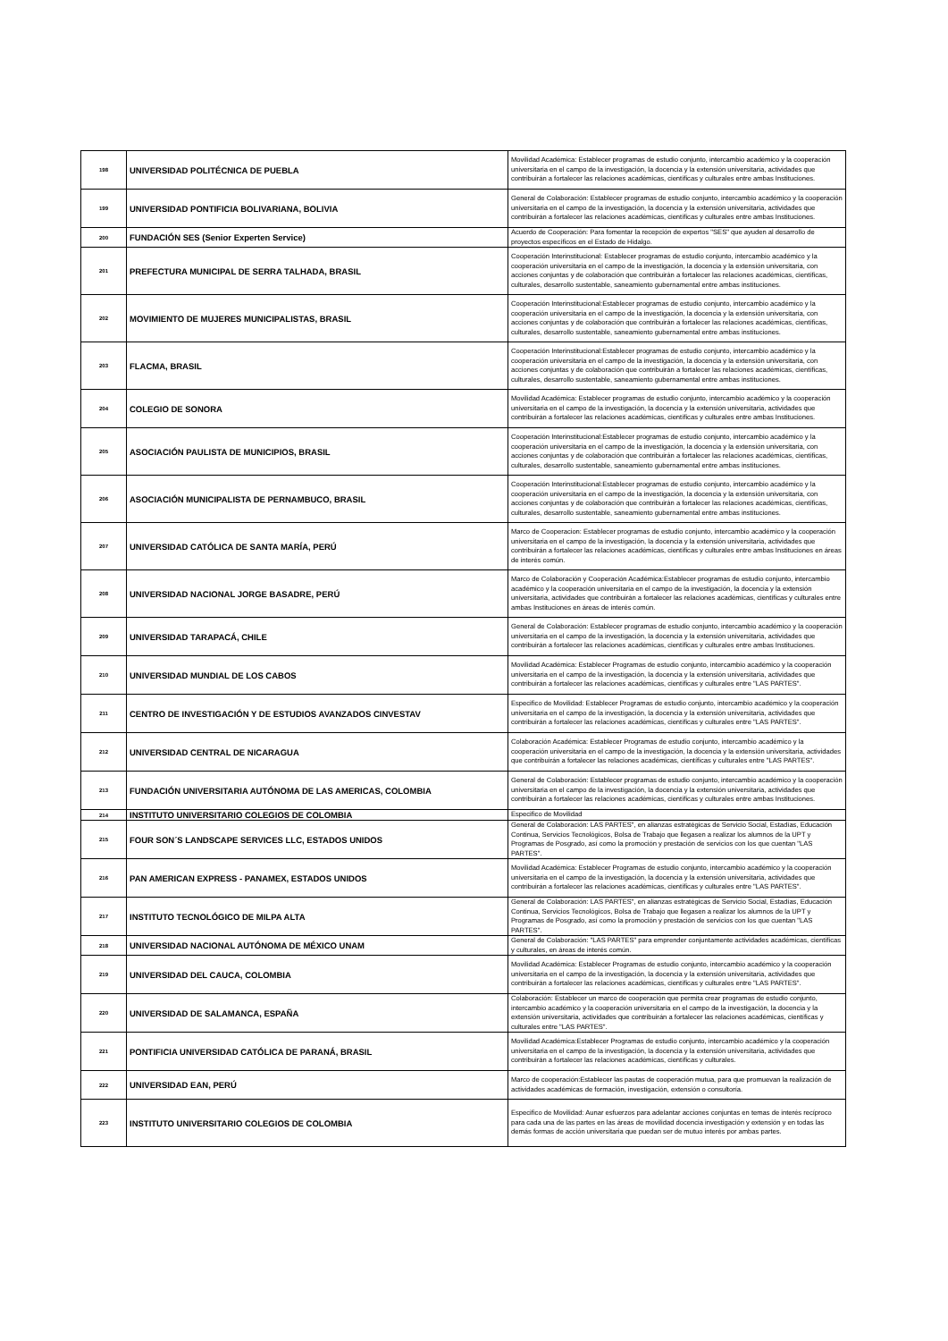| 198 | UNIVERSIDAD POLITÉCNICA DE PUEBLA | Movilidad Académica: Establecer programas de estudio conjunto, intercambio académico y la cooperación universitaria en el campo de la investigación, la docencia y la extensión universitaria, actividades que contribuirán a fortalecer las relaciones académicas, científicas y culturales entre ambas Instituciones. |
| 199 | UNIVERSIDAD PONTIFICIA BOLIVARIANA, BOLIVIA | General de Colaboración: Establecer programas de estudio conjunto, intercambio académico y la cooperación universitaria en el campo de la investigación, la docencia y la extensión universitaria, actividades que contribuirán a fortalecer las relaciones académicas, científicas y culturales entre ambas Instituciones. |
| 200 | FUNDACIÓN SES (Senior Experten Service) | Acuerdo de Cooperación: Para fomentar la recepción de expertos "SES" que ayuden al desarrollo de proyectos específicos en el Estado de Hidalgo. |
| 201 | PREFECTURA MUNICIPAL DE SERRA TALHADA, BRASIL | Cooperación Interinstitucional: Establecer programas de estudio conjunto, intercambio académico y la cooperación universitaria en el campo de la investigación, la docencia y la extensión universitaria, con acciones conjuntas y de colaboración que contribuirán a fortalecer las relaciones académicas, científicas, culturales, desarrollo sustentable, saneamiento gubernamental entre ambas instituciones. |
| 202 | MOVIMIENTO DE MUJERES MUNICIPALISTAS, BRASIL | Cooperación Interinstitucional:Establecer programas de estudio conjunto, intercambio académico y la cooperación universitaria en el campo de la investigación, la docencia y la extensión universitaria, con acciones conjuntas y de colaboración que contribuirán a fortalecer las relaciones académicas, científicas, culturales, desarrollo sustentable, saneamiento gubernamental entre ambas instituciones. |
| 203 | FLACMA, BRASIL | Cooperación Interinstitucional:Establecer programas de estudio conjunto, intercambio académico y la cooperación universitaria en el campo de la investigación, la docencia y la extensión universitaria, con acciones conjuntas y de colaboración que contribuirán a fortalecer las relaciones académicas, científicas, culturales, desarrollo sustentable, saneamiento gubernamental entre ambas instituciones. |
| 204 | COLEGIO DE SONORA | Movilidad Académica: Establecer programas de estudio conjunto, intercambio académico y la cooperación universitaria en el campo de la investigación, la docencia y la extensión universitaria, actividades que contribuirán a fortalecer las relaciones académicas, científicas y culturales entre ambas Instituciones. |
| 205 | ASOCIACIÓN PAULISTA DE MUNICIPIOS, BRASIL | Cooperación Interinstitucional:Establecer programas de estudio conjunto, intercambio académico y la cooperación universitaria en el campo de la investigación, la docencia y la extensión universitaria, con acciones conjuntas y de colaboración que contribuirán a fortalecer las relaciones académicas, científicas, culturales, desarrollo sustentable, saneamiento gubernamental entre ambas instituciones. |
| 206 | ASOCIACIÓN MUNICIPALISTA DE PERNAMBUCO, BRASIL | Cooperación Interinstitucional:Establecer programas de estudio conjunto, intercambio académico y la cooperación universitaria en el campo de la investigación, la docencia y la extensión universitaria, con acciones conjuntas y de colaboración que contribuirán a fortalecer las relaciones académicas, científicas, culturales, desarrollo sustentable, saneamiento gubernamental entre ambas instituciones. |
| 207 | UNIVERSIDAD CATÓLICA DE SANTA MARÍA, PERÚ | Marco de Cooperacion: Establecer programas de estudio conjunto, intercambio académico y la cooperación universitaria en el campo de la investigación, la docencia y la extensión universitaria, actividades que contribuirán a fortalecer las relaciones académicas, científicas y culturales entre ambas Instituciones en áreas de interés común. |
| 208 | UNIVERSIDAD NACIONAL JORGE BASADRE, PERÚ | Marco de Colaboración y Cooperación Académica:Establecer programas de estudio conjunto, intercambio académico y la cooperación universitaria en el campo de la investigación, la docencia y la extensión universitaria, actividades que contribuirán a fortalecer las relaciones académicas, científicas y culturales entre ambas Instituciones en áreas de interés común. |
| 209 | UNIVERSIDAD TARAPACÁ, CHILE | General de Colaboración: Establecer programas de estudio conjunto, intercambio académico y la cooperación universitaria en el campo de la investigación, la docencia y la extensión universitaria, actividades que contribuirán a fortalecer las relaciones académicas, científicas y culturales entre ambas Instituciones. |
| 210 | UNIVERSIDAD MUNDIAL DE LOS CABOS | Movilidad Académica: Establecer Programas de estudio conjunto, intercambio académico y la cooperación universitaria en el campo de la investigación, la docencia y la extensión universitaria, actividades que contribuirán a fortalecer las relaciones académicas, científicas y culturales entre "LAS PARTES". |
| 211 | CENTRO DE INVESTIGACIÓN Y DE ESTUDIOS AVANZADOS CINVESTAV | Especifico de Movilidad: Establecer Programas de estudio conjunto, intercambio académico y la cooperación universitaria en el campo de la investigación, la docencia y la extensión universitaria, actividades que contribuirán a fortalecer las relaciones académicas, científicas y culturales entre "LAS PARTES". |
| 212 | UNIVERSIDAD CENTRAL DE NICARAGUA | Colaboración Académica: Establecer Programas de estudio conjunto, intercambio académico y la cooperación universitaria en el campo de la investigación, la docencia y la extensión universitaria, actividades que contribuirán a fortalecer las relaciones académicas, científicas y culturales entre "LAS PARTES". |
| 213 | FUNDACIÓN UNIVERSITARIA AUTÓNOMA DE LAS AMERICAS, COLOMBIA | General de Colaboración: Establecer programas de estudio conjunto, intercambio académico y la cooperación universitaria en el campo de la investigación, la docencia y la extensión universitaria, actividades que contribuirán a fortalecer las relaciones académicas, científicas y culturales entre ambas Instituciones. |
| 214 | INSTITUTO UNIVERSITARIO COLEGIOS DE COLOMBIA | Especifico de Movilidad |
| 215 | FOUR SON´S LANDSCAPE SERVICES LLC, ESTADOS UNIDOS | General de Colaboración: LAS PARTES", en alianzas estratégicas de Servicio Social, Estadías, Educación Continua, Servicios Tecnológicos, Bolsa de Trabajo que llegasen a realizar los alumnos de la UPT y Programas de Posgrado, así como la promoción y prestación de servicios con los que cuentan "LAS PARTES". |
| 216 | PAN AMERICAN EXPRESS - PANAMEX, ESTADOS UNIDOS | Movilidad Académica: Establecer Programas de estudio conjunto, intercambio académico y la cooperación universitaria en el campo de la investigación, la docencia y la extensión universitaria, actividades que contribuirán a fortalecer las relaciones académicas, científicas y culturales entre "LAS PARTES". |
| 217 | INSTITUTO TECNOLÓGICO DE MILPA ALTA | General de Colaboración: LAS PARTES", en alianzas estratégicas de Servicio Social, Estadías, Educación Continua, Servicios Tecnológicos, Bolsa de Trabajo que llegasen a realizar los alumnos de la UPT y Programas de Posgrado, así como la promoción y prestación de servicios con los que cuentan "LAS PARTES". |
| 218 | UNIVERSIDAD NACIONAL AUTÓNOMA DE MÉXICO UNAM | General de Colaboración: "LAS PARTES" para emprender conjuntamente actividades académicas, científicas y culturales, en áreas de interés común. |
| 219 | UNIVERSIDAD DEL CAUCA, COLOMBIA | Movilidad Académica: Establecer Programas de estudio conjunto, intercambio académico y la cooperación universitaria en el campo de la investigación, la docencia y la extensión universitaria, actividades que contribuirán a fortalecer las relaciones académicas, científicas y culturales entre "LAS PARTES". |
| 220 | UNIVERSIDAD DE SALAMANCA, ESPAÑA | Colaboración: Establecer un marco de cooperación que permita crear programas de estudio conjunto, intercambio académico y la cooperación universitaria en el campo de la investigación, la docencia y la extensión universitaria, actividades que contribuirán a fortalecer las relaciones académicas, científicas y culturales entre "LAS PARTES". |
| 221 | PONTIFICIA UNIVERSIDAD CATÓLICA DE PARANÁ, BRASIL | Movilidad Académica:Establecer Programas de estudio conjunto, intercambio académico y la cooperación universitaria en el campo de la investigación, la docencia y la extensión universitaria, actividades que contribuirán a fortalecer las relaciones académicas, científicas y culturales. |
| 222 | UNIVERSIDAD EAN, PERÚ | Marco de cooperación:Establecer las pautas de cooperación mutua, para que promuevan la realización de actividades académicas de formación, investigación, extensión o consultoría. |
| 223 | INSTITUTO UNIVERSITARIO COLEGIOS DE COLOMBIA | Especifico de Movilidad: Aunar esfuerzos para adelantar acciones conjuntas en temas de interés recíproco para cada una de las partes en las áreas de movilidad docencia investigación y extensión y en todas las demás formas de acción universitaria que puedan ser de mutuo interés por ambas partes. |